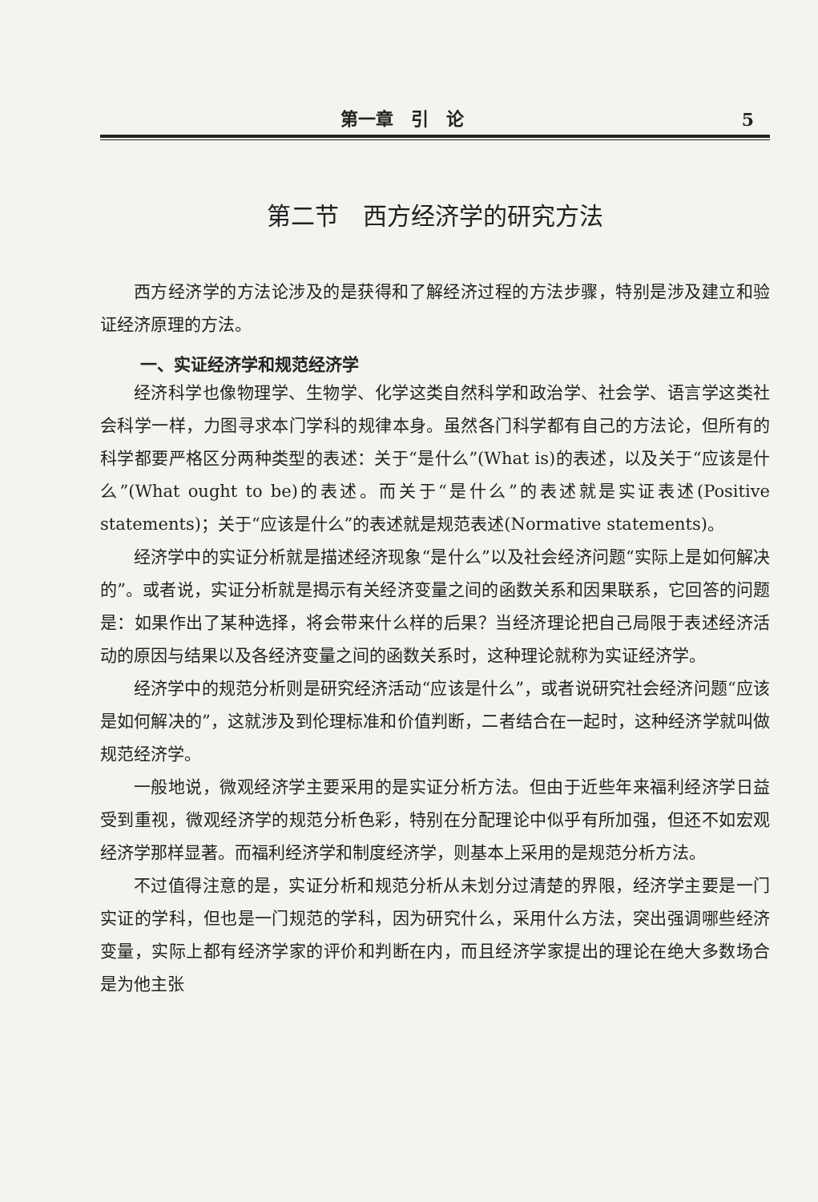第一章　引　论 5
第二节　西方经济学的研究方法
西方经济学的方法论涉及的是获得和了解经济过程的方法步骤，特别是涉及建立和验证经济原理的方法。
一、实证经济学和规范经济学
经济科学也像物理学、生物学、化学这类自然科学和政治学、社会学、语言学这类社会科学一样，力图寻求本门学科的规律本身。虽然各门科学都有自己的方法论，但所有的科学都要严格区分两种类型的表述：关于“是什么”(What is)的表述，以及关于“应该是什么”(What ought to be)的表述。而关于“是什么”的表述就是实证表述(Positive statements)；关于“应该是什么”的表述就是规范表述(Normative statements)。
经济学中的实证分析就是描述经济现象“是什么”以及社会经济问题“实际上是如何解决的”。或者说，实证分析就是揭示有关经济变量之间的函数关系和因果联系，它回答的问题是：如果作出了某种选择，将会带来什么样的后果？当经济理论把自己局限于表述经济活动的原因与结果以及各经济变量之间的函数关系时，这种理论就称为实证经济学。
经济学中的规范分析则是研究经济活动“应该是什么”，或者说研究社会经济问题“应该是如何解决的”，这就涉及到伦理标准和价值判断，二者结合在一起时，这种经济学就叫做规范经济学。
一般地说，微观经济学主要采用的是实证分析方法。但由于近些年来福利经济学日益受到重视，微观经济学的规范分析色彩，特别在分配理论中似乎有所加强，但还不如宏观经济学那样显著。而福利经济学和制度经济学，则基本上采用的是规范分析方法。
不过值得注意的是，实证分析和规范分析从未划分过清楚的界限，经济学主要是一门实证的学科，但也是一门规范的学科，因为研究什么，采用什么方法，突出强调哪些经济变量，实际上都有经济学家的评价和判断在内，而且经济学家提出的理论在绝大多数场合是为他主张